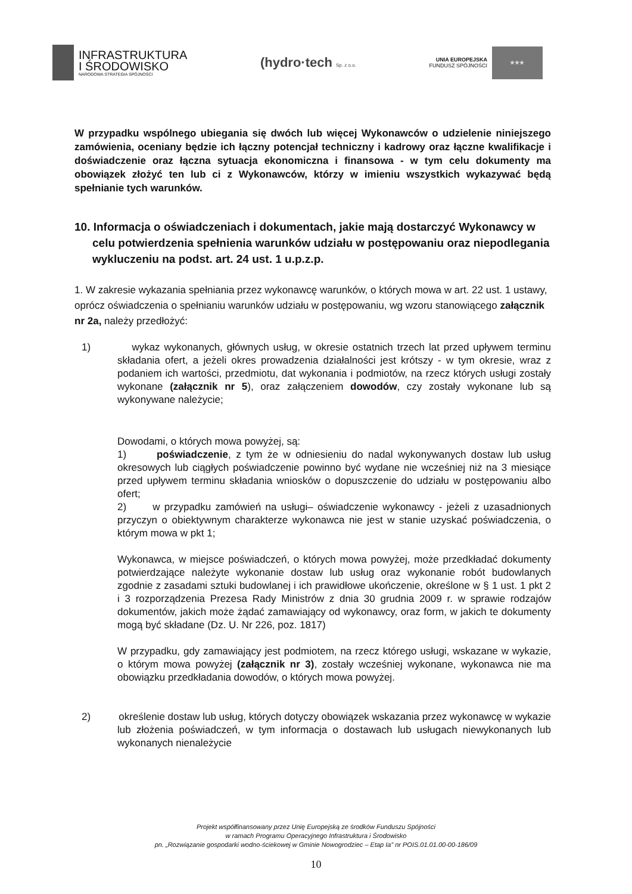INFRASTRUKTURA
I ŚRODOWISKO
NARODOWA STRATEGIA SPÓJNOŚCI
(hydro·tech Sp. z o.o.
UNIA EUROPEJSKA
FUNDUSZ SPÓJNOŚCI
★★★
W przypadku wspólnego ubiegania się dwóch lub więcej Wykonawców o udzielenie niniejszego zamówienia, oceniany będzie ich łączny potencjał techniczny i kadrowy oraz łączne kwalifikacje i doświadczenie oraz łączna sytuacja ekonomiczna i finansowa - w tym celu dokumenty ma obowiązek złożyć ten lub ci z Wykonawców, którzy w imieniu wszystkich wykazywać będą spełnianie tych warunków.
10. Informacja o oświadczeniach i dokumentach, jakie mają dostarczyć Wykonawcy w celu potwierdzenia spełnienia warunków udziału w postępowaniu oraz niepodlegania wykluczeniu na podst. art. 24 ust. 1 u.p.z.p.
1. W zakresie wykazania spełniania przez wykonawcę warunków, o których mowa w art. 22 ust. 1 ustawy, oprócz oświadczenia o spełnianiu warunków udziału w postępowaniu, wg wzoru stanowiącego załącznik nr 2a, należy przedłożyć:
1) wykaz wykonanych, głównych usług, w okresie ostatnich trzech lat przed upływem terminu składania ofert, a jeżeli okres prowadzenia działalności jest krótszy - w tym okresie, wraz z podaniem ich wartości, przedmiotu, dat wykonania i podmiotów, na rzecz których usługi zostały wykonane (załącznik nr 5), oraz załączeniem dowodów, czy zostały wykonane lub są wykonywane należycie;
Dowodami, o których mowa powyżej, są:
1) poświadczenie, z tym że w odniesieniu do nadal wykonywanych dostaw lub usług okresowych lub ciągłych poświadczenie powinno być wydane nie wcześniej niż na 3 miesiące przed upływem terminu składania wniosków o dopuszczenie do udziału w postępowaniu albo ofert;
2) w przypadku zamówień na usługi– oświadczenie wykonawcy - jeżeli z uzasadnionych przyczyn o obiektywnym charakterze wykonawca nie jest w stanie uzyskać poświadczenia, o którym mowa w pkt 1;
Wykonawca, w miejsce poświadczeń, o których mowa powyżej, może przedkładać dokumenty potwierdzające należyte wykonanie dostaw lub usług oraz wykonanie robót budowlanych zgodnie z zasadami sztuki budowlanej i ich prawidłowe ukończenie, określone w § 1 ust. 1 pkt 2 i 3 rozporządzenia Prezesa Rady Ministrów z dnia 30 grudnia 2009 r. w sprawie rodzajów dokumentów, jakich może żądać zamawiający od wykonawcy, oraz form, w jakich te dokumenty mogą być składane (Dz. U. Nr 226, poz. 1817)
W przypadku, gdy zamawiający jest podmiotem, na rzecz którego usługi, wskazane w wykazie, o którym mowa powyżej (załącznik nr 3), zostały wcześniej wykonane, wykonawca nie ma obowiązku przedkładania dowodów, o których mowa powyżej.
2) określenie dostaw lub usług, których dotyczy obowiązek wskazania przez wykonawcę w wykazie lub złożenia poświadczeń, w tym informacja o dostawach lub usługach niewykonanych lub wykonanych nienależycie
Projekt współfinansowany przez Unię Europejską ze środków Funduszu Spójności
w ramach Programu Operacyjnego Infrastruktura i Środowisko
pn. „Rozwiązanie gospodarki wodno-ściekowej w Gminie Nowogrodziec – Etap Ia” nr POIS.01.01.00-00-186/09
10